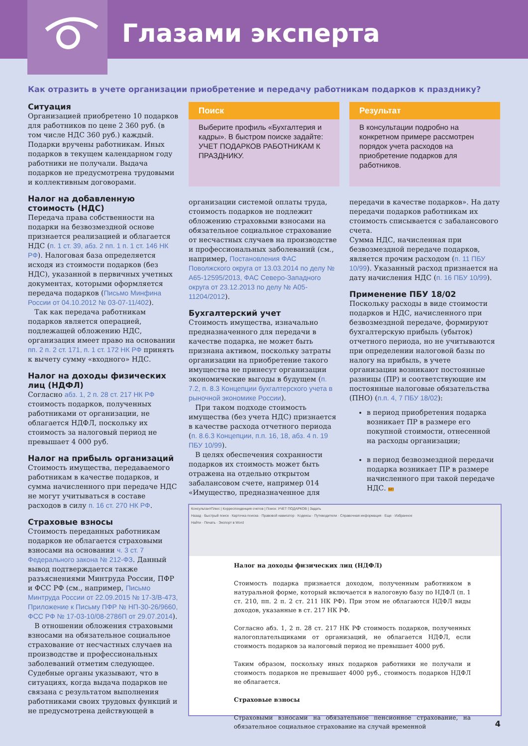Глазами эксперта
Как отразить в учете организации приобретение и передачу работникам подарков к празднику?
Ситуация
Организацией приобретено 10 подарков для работников по цене 2 360 руб. (в том числе НДС 360 руб.) каждый. Подарки вручены работникам. Иных подарков в текущем календарном году работники не получали. Выдача подарков не предусмотрена трудовыми и коллективным договорами.
Налог на добавленную стоимость (НДС)
Передача права собственности на подарки на безвозмездной основе признается реализацией и облагается НДС (п. 1 ст. 39, абз. 2 пп. 1 п. 1 ст. 146 НК РФ). Налоговая база определяется исходя из стоимости подарков (без НДС), указанной в первичных учетных документах, которыми оформляется передача подарков (Письмо Минфина России от 04.10.2012 № 03-07-11/402).
Так как передача работникам подарков является операцией, подлежащей обложению НДС, организация имеет право на основании пп. 2 п. 2 ст. 171, п. 1 ст. 172 НК РФ принять к вычету сумму «входного» НДС.
Налог на доходы физических лиц (НДФЛ)
Согласно абз. 1, 2 п. 28 ст. 217 НК РФ стоимость подарков, полученных работниками от организации, не облагается НДФЛ, поскольку их стоимость за налоговый период не превышает 4 000 руб.
Налог на прибыль организаций
Стоимость имущества, передаваемого работникам в качестве подарков, и сумма начисленного при передаче НДС не могут учитываться в составе расходов в силу п. 16 ст. 270 НК РФ.
Страховые взносы
Стоимость переданных работникам подарков не облагается страховыми взносами на основании ч. 3 ст. 7 Федерального закона № 212-ФЗ. Данный вывод подтверждается также разъяснениями Минтруда России, ПФР и ФСС РФ (см., например, Письмо Минтруда России от 22.09.2015 № 17-3/В-473, Приложение к Письму ПФР № НП-30-26/9660, ФСС РФ № 17-03-10/08-2786П от 29.07.2014).
В отношении обложения страховыми взносами на обязательное социальное страхование от несчастных случаев на производстве и профессиональных заболеваний отметим следующее. Судебные органы указывают, что в ситуациях, когда выдача подарков не связана с результатом выполнения работниками своих трудовых функций и не предусмотрена действующей в
Поиск
Выберите профиль «Бухгалтерия и кадры». В быстром поиске задайте: УЧЕТ ПОДАРКОВ РАБОТНИКАМ К ПРАЗДНИКУ.
организации системой оплаты труда, стоимость подарков не подлежит обложению страховыми взносами на обязательное социальное страхование от несчастных случаев на производстве и профессиональных заболеваний (см., например, Постановления ФАС Поволжского округа от 13.03.2014 по делу № А65-12595/2013, ФАС Северо-Западного округа от 23.12.2013 по делу № А05-11204/2012).
Бухгалтерский учет
Стоимость имущества, изначально предназначенного для передачи в качестве подарка, не может быть признана активом, поскольку затраты организации на приобретение такого имущества не принесут организации экономические выгоды в будущем (п. 7.2, п. 8.3 Концепции бухгалтерского учета в рыночной экономике России).
При таком подходе стоимость имущества (без учета НДС) признается в качестве расхода отчетного периода (п. 8.6.3 Концепции, п.п. 16, 18, абз. 4 п. 19 ПБУ 10/99).
В целях обеспечения сохранности подарков их стоимость может быть отражена на отдельно открытом забалансовом счете, например 014 «Имущество, предназначенное для
Результат
В консультации подробно на конкретном примере рассмотрен порядок учета расходов на приобретение подарков для работников.
передачи в качестве подарков». На дату передачи подарков работникам их стоимость списывается с забалансового счета.
Сумма НДС, начисленная при безвозмездной передаче подарков, является прочим расходом (п. 11 ПБУ 10/99). Указанный расход признается на дату начисления НДС (п. 16 ПБУ 10/99).
Применение ПБУ 18/02
Поскольку расходы в виде стоимости подарков и НДС, начисленного при безвозмездной передаче, формируют бухгалтерскую прибыль (убыток) отчетного периода, но не учитываются при определении налоговой базы по налогу на прибыль, в учете организации возникают постоянные разницы (ПР) и соответствующие им постоянные налоговые обязательства (ПНО) (п.п. 4, 7 ПБУ 18/02):
в период приобретения подарка возникает ПР в размере его покупной стоимости, отнесенной на расходы организации;
в период безвозмездной передачи подарка возникает ПР в размере начисленного при такой передаче НДС. БП
КонсультантПлюс | Корреспонденция счетов | Поиск: УЧЕТ ПОДАРКОВ | Задать
Назад · Быстрый поиск · Карточка поиска · Правовой навигатор · Кодексы · Путеводители · Справочная информация · Еще · Избранное
Найти · Печать · Экспорт в Word
Налог на доходы физических лиц (НДФЛ)
Стоимость подарка признается доходом, полученным работником в натуральной форме, который включается в налоговую базу по НДФЛ (п. 1 ст. 210, пп. 2 п. 2 ст. 211 НК РФ). При этом не облагаются НДФЛ виды доходов, указанные в ст. 217 НК РФ.
Согласно абз. 1, 2 п. 28 ст. 217 НК РФ стоимость подарков, полученных налогоплательщиками от организаций, не облагается НДФЛ, если стоимость подарков за налоговый период не превышает 4000 руб.
Таким образом, поскольку иных подарков работники не получали и стоимость подарков не превышает 4000 руб., стоимость подарков НДФЛ не облагается.
Страховые взносы
Страховыми взносами на обязательное пенсионное страхование, на обязательное социальное страхование на случай временной
4